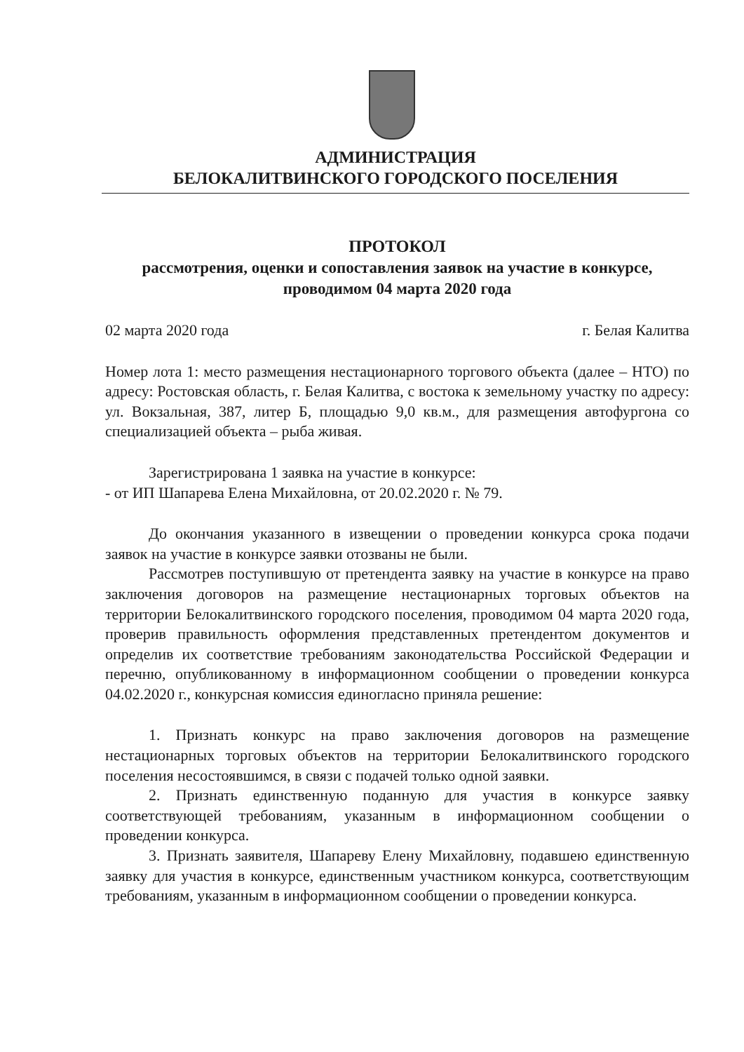АДМИНИСТРАЦИЯ
БЕЛОКАЛИТВИНСКОГО ГОРОДСКОГО ПОСЕЛЕНИЯ
ПРОТОКОЛ
рассмотрения, оценки и сопоставления заявок на участие в конкурсе,
проводимом 04 марта 2020 года
02 марта 2020 года г. Белая Калитва
Номер лота 1: место размещения нестационарного торгового объекта (далее – НТО) по адресу: Ростовская область, г. Белая Калитва, с востока к земельному участку по адресу: ул. Вокзальная, 387, литер Б, площадью 9,0 кв.м., для размещения автофургона со специализацией объекта – рыба живая.
Зарегистрирована 1 заявка на участие в конкурсе:
- от ИП Шапарева Елена Михайловна, от 20.02.2020 г. № 79.
До окончания указанного в извещении о проведении конкурса срока подачи заявок на участие в конкурсе заявки отозваны не были.
Рассмотрев поступившую от претендента заявку на участие в конкурсе на право заключения договоров на размещение нестационарных торговых объектов на территории Белокалитвинского городского поселения, проводимом 04 марта 2020 года, проверив правильность оформления представленных претендентом документов и определив их соответствие требованиям законодательства Российской Федерации и перечню, опубликованному в информационном сообщении о проведении конкурса 04.02.2020 г., конкурсная комиссия единогласно приняла решение:
1. Признать конкурс на право заключения договоров на размещение нестационарных торговых объектов на территории Белокалитвинского городского поселения несостоявшимся, в связи с подачей только одной заявки.
2. Признать единственную поданную для участия в конкурсе заявку соответствующей требованиям, указанным в информационном сообщении о проведении конкурса.
3. Признать заявителя, Шапареву Елену Михайловну, подавшею единственную заявку для участия в конкурсе, единственным участником конкурса, соответствующим требованиям, указанным в информационном сообщении о проведении конкурса.